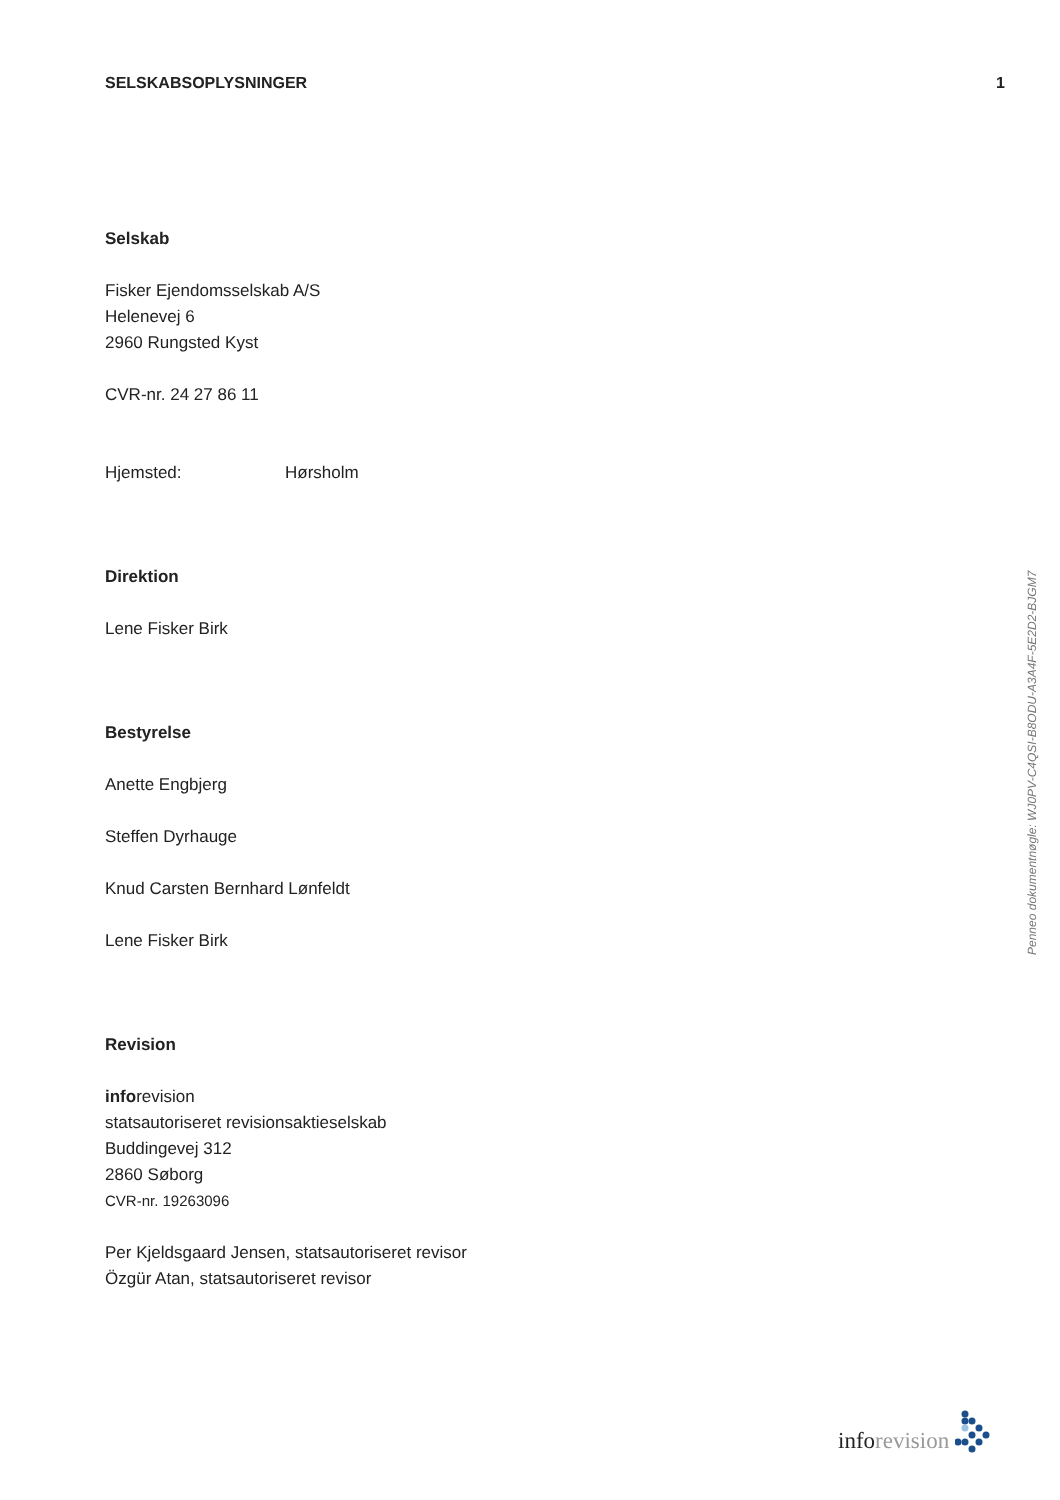SELSKABSOPLYSNINGER 1
Selskab
Fisker Ejendomsselskab A/S
Helenevej 6
2960 Rungsted Kyst
CVR-nr. 24 27 86 11
Hjemsted: Hørsholm
Direktion
Lene Fisker Birk
Bestyrelse
Anette Engbjerg
Steffen Dyrhauge
Knud Carsten Bernhard Lønfeldt
Lene Fisker Birk
Revision
inforevision
statsautoriseret revisionsaktieselskab
Buddingevej 312
2860 Søborg
CVR-nr. 19263096
Per Kjeldsgaard Jensen, statsautoriseret revisor
Özgür Atan, statsautoriseret revisor
Penneo dokumentnøgle: WJ0PV-C4QSI-B8ODU-A3A4F-5E2D2-BJGM7
inforevision